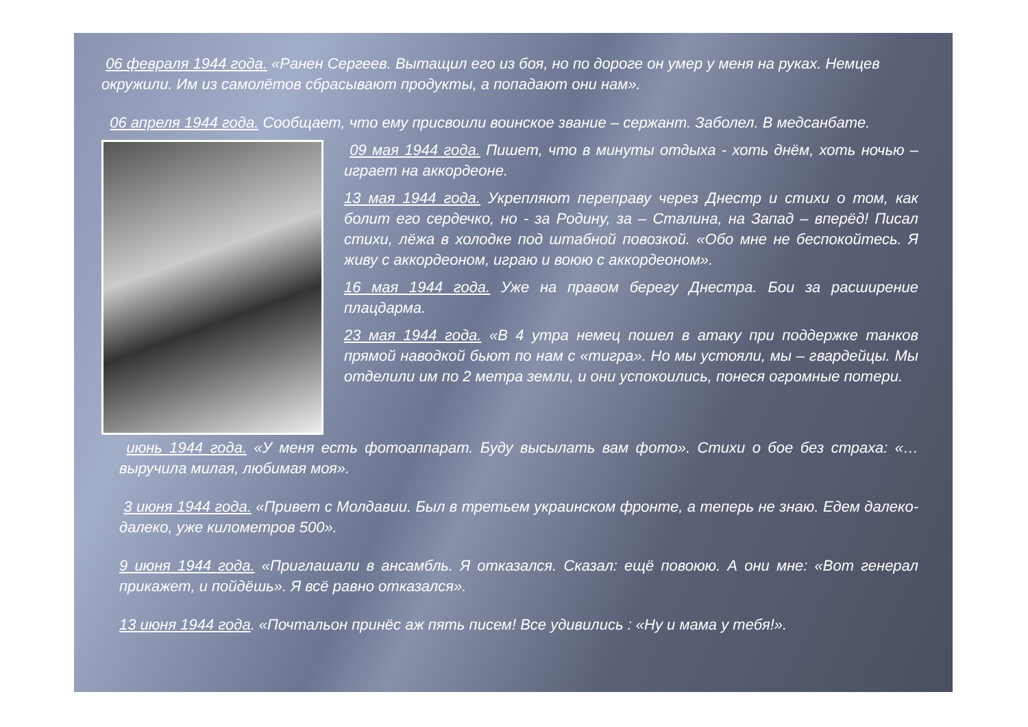06 февраля 1944 года. «Ранен Сергеев. Вытащил его из боя, но по дороге он умер у меня на руках. Немцев окружили. Им из самолётов сбрасывают продукты, а попадают они нам».
06 апреля 1944 года. Сообщает, что ему присвоили воинское звание – сержант. Заболел. В медсанбате.
09 мая 1944 года. Пишет, что в минуты отдыха - хоть днём, хоть ночью – играет на аккордеоне.
13 мая 1944 года. Укрепляют переправу через Днестр и стихи о том, как болит его сердечко, но - за Родину, за – Сталина, на Запад – вперёд! Писал стихи, лёжа в холодке под штабной повозкой. «Обо мне не беспокойтесь. Я живу с аккордеоном, играю и воюю с аккордеоном».
16 мая 1944 года. Уже на правом берегу Днестра. Бои за расширение плацдарма.
23 мая 1944 года. «В 4 утра немец пошел в атаку при поддержке танков прямой наводкой бьют по нам с «тигра». Но мы устояли, мы – гвардейцы. Мы отделили им по 2 метра земли, и они успокоились, понеся огромные потери.
июнь 1944 года. «У меня есть фотоаппарат. Буду высылать вам фото». Стихи о бое без страха: «… выручила милая, любимая моя».
3 июня 1944 года. «Привет с Молдавии. Был в третьем украинском фронте, а теперь не знаю. Едем далеко- далеко, уже километров 500».
9 июня 1944 года. «Приглашали в ансамбль. Я отказался. Сказал: ещё повоюю. А они мне: «Вот генерал прикажет, и пойдёшь». Я всё равно отказался».
13 июня 1944 года. «Почтальон принёс аж пять писем! Все удивились : «Ну и мама у тебя!».